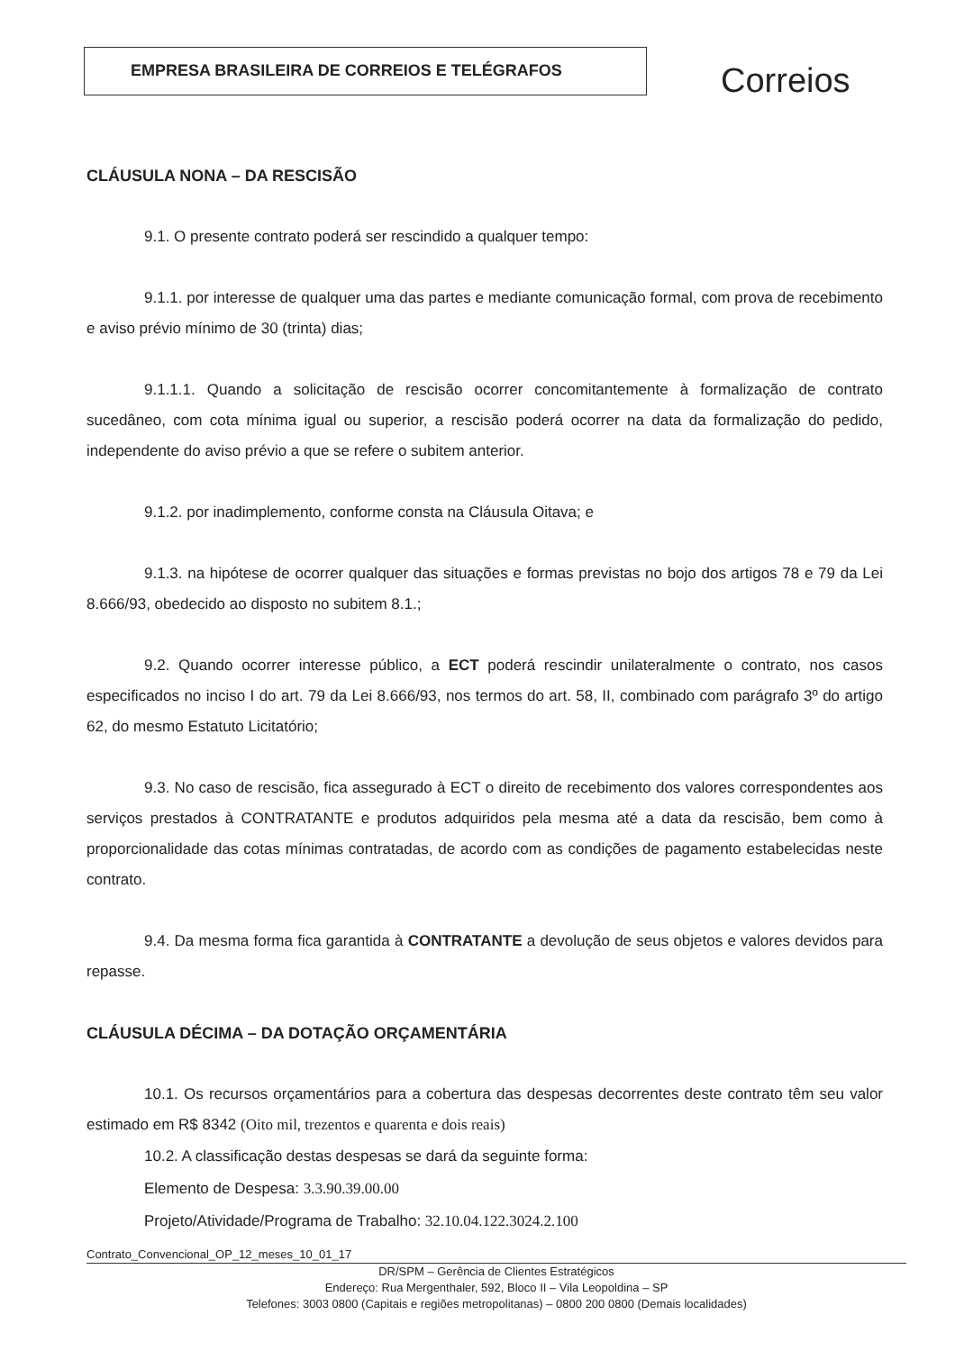EMPRESA BRASILEIRA DE CORREIOS E TELÉGRAFOS
Correios
CLÁUSULA NONA – DA RESCISÃO
9.1. O presente contrato poderá ser rescindido a qualquer tempo:
9.1.1. por interesse de qualquer uma das partes e mediante comunicação formal, com prova de recebimento e aviso prévio mínimo de 30 (trinta) dias;
9.1.1.1. Quando a solicitação de rescisão ocorrer concomitantemente à formalização de contrato sucedâneo, com cota mínima igual ou superior, a rescisão poderá ocorrer na data da formalização do pedido, independente do aviso prévio a que se refere o subitem anterior.
9.1.2. por inadimplemento, conforme consta na Cláusula Oitava; e
9.1.3. na hipótese de ocorrer qualquer das situações e formas previstas no bojo dos artigos 78 e 79 da Lei 8.666/93, obedecido ao disposto no subitem 8.1.;
9.2. Quando ocorrer interesse público, a ECT poderá rescindir unilateralmente o contrato, nos casos especificados no inciso I do art. 79 da Lei 8.666/93, nos termos do art. 58, II, combinado com parágrafo 3º do artigo 62, do mesmo Estatuto Licitatório;
9.3. No caso de rescisão, fica assegurado à ECT o direito de recebimento dos valores correspondentes aos serviços prestados à CONTRATANTE e produtos adquiridos pela mesma até a data da rescisão, bem como à proporcionalidade das cotas mínimas contratadas, de acordo com as condições de pagamento estabelecidas neste contrato.
9.4. Da mesma forma fica garantida à CONTRATANTE a devolução de seus objetos e valores devidos para repasse.
CLÁUSULA DÉCIMA – DA DOTAÇÃO ORÇAMENTÁRIA
10.1. Os recursos orçamentários para a cobertura das despesas decorrentes deste contrato têm seu valor estimado em R$ 8342 (Oito mil, trezentos e quarenta e dois reais)
10.2. A classificação destas despesas se dará da seguinte forma:
Elemento de Despesa: 3.3.90.39.00.00
Projeto/Atividade/Programa de Trabalho: 32.10.04.122.3024.2.100
Contrato_Convencional_OP_12_meses_10_01_17
DR/SPM – Gerência de Clientes Estratégicos
Endereço: Rua Mergenthaler, 592, Bloco II – Vila Leopoldina – SP
Telefones: 3003 0800 (Capitais e regiões metropolitanas) – 0800 200 0800 (Demais localidades)